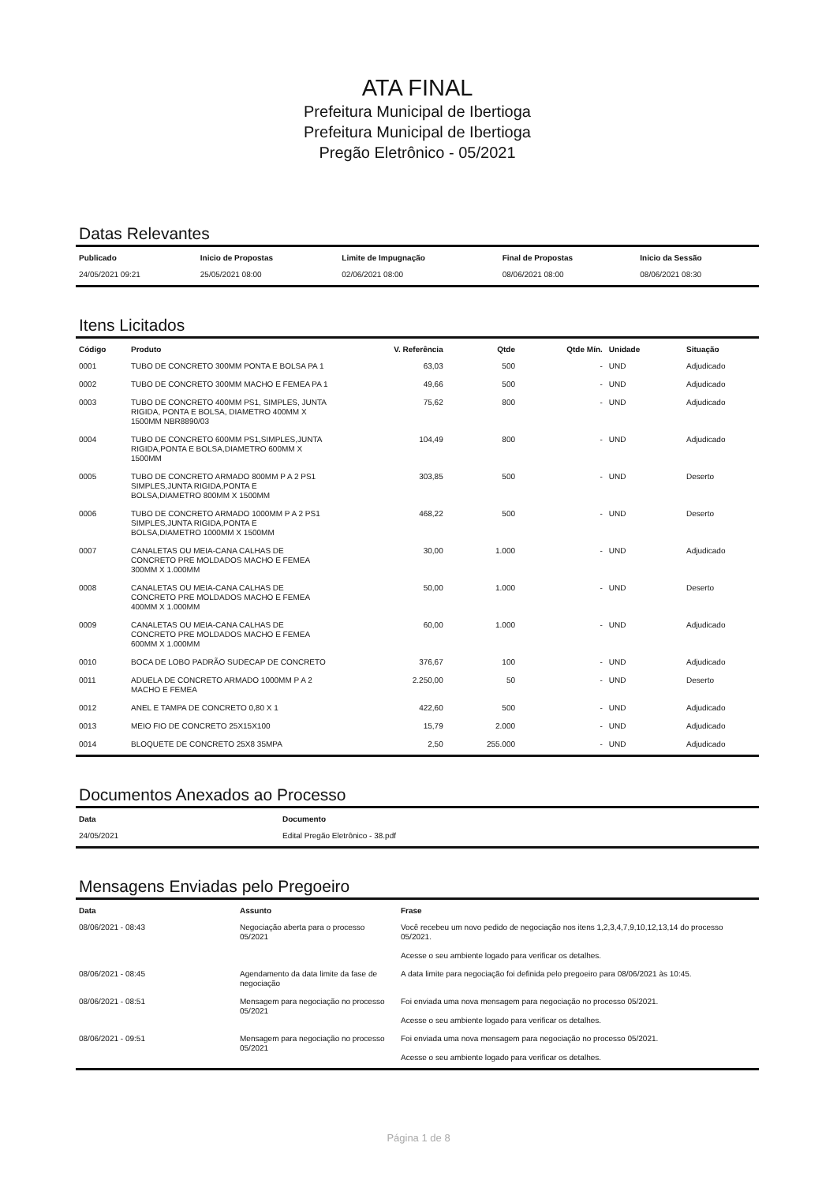ATA FINAL
Prefeitura Municipal de Ibertioga
Prefeitura Municipal de Ibertioga
Pregão Eletrônico - 05/2021
Datas Relevantes
| Publicado | Inicio de Propostas | Limite de Impugnação | Final de Propostas | Inicio da Sessão |
| --- | --- | --- | --- | --- |
| 24/05/2021 09:21 | 25/05/2021 08:00 | 02/06/2021 08:00 | 08/06/2021 08:00 | 08/06/2021 08:30 |
Itens Licitados
| Código | Produto | V. Referência | Qtde | Qtde Mín. | Unidade | Situação |
| --- | --- | --- | --- | --- | --- | --- |
| 0001 | TUBO DE CONCRETO 300MM PONTA E BOLSA PA 1 | 63,03 | 500 | - | UND | Adjudicado |
| 0002 | TUBO DE CONCRETO 300MM MACHO E FEMEA PA 1 | 49,66 | 500 | - | UND | Adjudicado |
| 0003 | TUBO DE CONCRETO 400MM PS1, SIMPLES, JUNTA RIGIDA, PONTA E BOLSA, DIAMETRO 400MM X 1500MM NBR8890/03 | 75,62 | 800 | - | UND | Adjudicado |
| 0004 | TUBO DE CONCRETO 600MM PS1,SIMPLES,JUNTA RIGIDA,PONTA E BOLSA,DIAMETRO 600MM X 1500MM | 104,49 | 800 | - | UND | Adjudicado |
| 0005 | TUBO DE CONCRETO ARMADO 800MM P A 2 PS1 SIMPLES,JUNTA RIGIDA,PONTA E BOLSA,DIAMETRO 800MM X 1500MM | 303,85 | 500 | - | UND | Deserto |
| 0006 | TUBO DE CONCRETO ARMADO 1000MM P A 2 PS1 SIMPLES,JUNTA RIGIDA,PONTA E BOLSA,DIAMETRO 1000MM X 1500MM | 468,22 | 500 | - | UND | Deserto |
| 0007 | CANALETAS OU MEIA-CANA CALHAS DE CONCRETO PRE MOLDADOS MACHO E FEMEA 300MM X 1.000MM | 30,00 | 1.000 | - | UND | Adjudicado |
| 0008 | CANALETAS OU MEIA-CANA CALHAS DE CONCRETO PRE MOLDADOS MACHO E FEMEA 400MM X 1.000MM | 50,00 | 1.000 | - | UND | Deserto |
| 0009 | CANALETAS OU MEIA-CANA CALHAS DE CONCRETO PRE MOLDADOS MACHO E FEMEA 600MM X 1.000MM | 60,00 | 1.000 | - | UND | Adjudicado |
| 0010 | BOCA DE LOBO PADRÃO SUDECAP DE CONCRETO | 376,67 | 100 | - | UND | Adjudicado |
| 0011 | ADUELA DE CONCRETO ARMADO 1000MM P A 2 MACHO E FEMEA | 2.250,00 | 50 | - | UND | Deserto |
| 0012 | ANEL E TAMPA DE CONCRETO 0,80 X 1 | 422,60 | 500 | - | UND | Adjudicado |
| 0013 | MEIO FIO DE CONCRETO 25X15X100 | 15,79 | 2.000 | - | UND | Adjudicado |
| 0014 | BLOQUETE DE CONCRETO 25X8 35MPA | 2,50 | 255.000 | - | UND | Adjudicado |
Documentos Anexados ao Processo
| Data | Documento |
| --- | --- |
| 24/05/2021 | Edital Pregão Eletrônico - 38.pdf |
Mensagens Enviadas pelo Pregoeiro
| Data | Assunto | Frase |
| --- | --- | --- |
| 08/06/2021 - 08:43 | Negociação aberta para o processo 05/2021 | Você recebeu um novo pedido de negociação nos itens 1,2,3,4,7,9,10,12,13,14 do processo 05/2021. Acesse o seu ambiente logado para verificar os detalhes. |
| 08/06/2021 - 08:45 | Agendamento da data limite da fase de negociação | A data limite para negociação foi definida pelo pregoeiro para 08/06/2021 às 10:45. |
| 08/06/2021 - 08:51 | Mensagem para negociação no processo 05/2021 | Foi enviada uma nova mensagem para negociação no processo 05/2021. Acesse o seu ambiente logado para verificar os detalhes. |
| 08/06/2021 - 09:51 | Mensagem para negociação no processo 05/2021 | Foi enviada uma nova mensagem para negociação no processo 05/2021. Acesse o seu ambiente logado para verificar os detalhes. |
Página 1 de 8